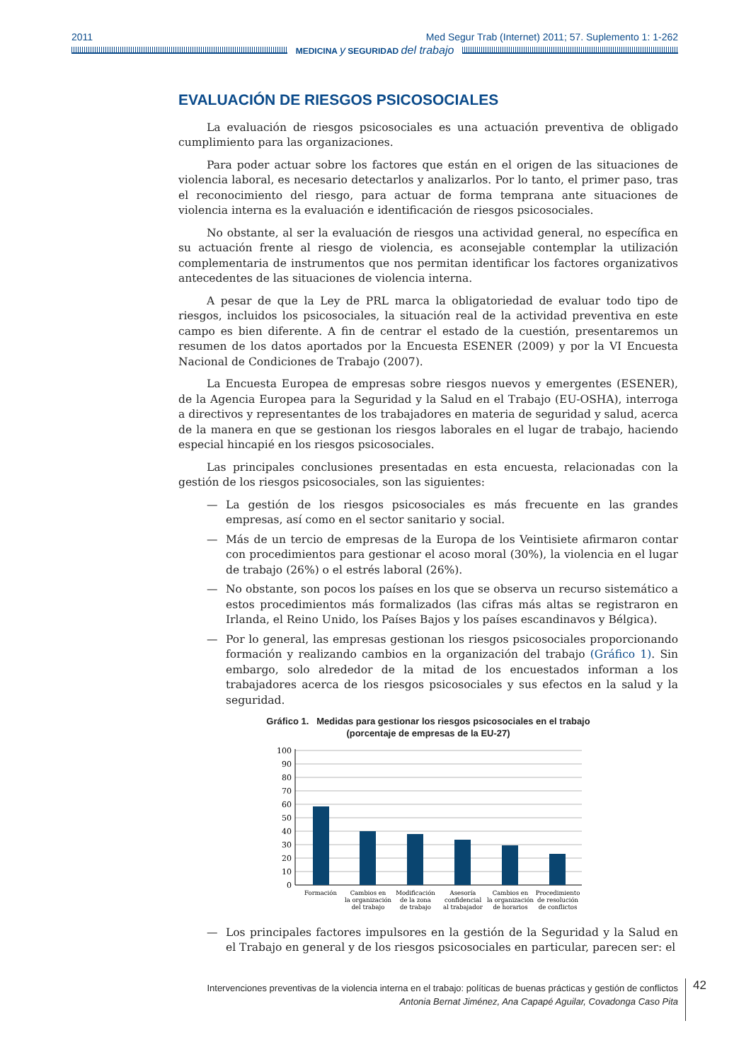2011 Med Segur Trab (Internet) 2011; 57. Suplemento 1: 1-262
MEDICINA y SEGURIDAD del trabajo
EVALUACIÓN DE RIESGOS PSICOSOCIALES
La evaluación de riesgos psicosociales es una actuación preventiva de obligado cumplimiento para las organizaciones.
Para poder actuar sobre los factores que están en el origen de las situaciones de violencia laboral, es necesario detectarlos y analizarlos. Por lo tanto, el primer paso, tras el reconocimiento del riesgo, para actuar de forma temprana ante situaciones de violencia interna es la evaluación e identificación de riesgos psicosociales.
No obstante, al ser la evaluación de riesgos una actividad general, no específica en su actuación frente al riesgo de violencia, es aconsejable contemplar la utilización complementaria de instrumentos que nos permitan identificar los factores organizativos antecedentes de las situaciones de violencia interna.
A pesar de que la Ley de PRL marca la obligatoriedad de evaluar todo tipo de riesgos, incluidos los psicosociales, la situación real de la actividad preventiva en este campo es bien diferente. A fin de centrar el estado de la cuestión, presentaremos un resumen de los datos aportados por la Encuesta ESENER (2009) y por la VI Encuesta Nacional de Condiciones de Trabajo (2007).
La Encuesta Europea de empresas sobre riesgos nuevos y emergentes (ESENER), de la Agencia Europea para la Seguridad y la Salud en el Trabajo (EU-OSHA), interroga a directivos y representantes de los trabajadores en materia de seguridad y salud, acerca de la manera en que se gestionan los riesgos laborales en el lugar de trabajo, haciendo especial hincapié en los riesgos psicosociales.
Las principales conclusiones presentadas en esta encuesta, relacionadas con la gestión de los riesgos psicosociales, son las siguientes:
— La gestión de los riesgos psicosociales es más frecuente en las grandes empresas, así como en el sector sanitario y social.
— Más de un tercio de empresas de la Europa de los Veintisiete afirmaron contar con procedimientos para gestionar el acoso moral (30%), la violencia en el lugar de trabajo (26%) o el estrés laboral (26%).
— No obstante, son pocos los países en los que se observa un recurso sistemático a estos procedimientos más formalizados (las cifras más altas se registraron en Irlanda, el Reino Unido, los Países Bajos y los países escandinavos y Bélgica).
— Por lo general, las empresas gestionan los riesgos psicosociales proporcionando formación y realizando cambios en la organización del trabajo (Gráfico 1). Sin embargo, solo alrededor de la mitad de los encuestados informan a los trabajadores acerca de los riesgos psicosociales y sus efectos en la salud y la seguridad.
Gráfico 1. Medidas para gestionar los riesgos psicosociales en el trabajo
(porcentaje de empresas de la EU-27)
100
90
80
70
60
50
40
30
20
10
0
Formación
Cambios en
la organización
del trabajo
Modificación
de la zona
de trabajo
Asesoría
confidencial
al trabajador
Cambios en
la organización
de horarios
Procedimiento
de resolución
de conflictos
— Los principales factores impulsores en la gestión de la Seguridad y la Salud en el Trabajo en general y de los riesgos psicosociales en particular, parecen ser: el
Intervenciones preventivas de la violencia interna en el trabajo: políticas de buenas prácticas y gestión de conflictos
Antonia Bernat Jiménez, Ana Capapé Aguilar, Covadonga Caso Pita
42